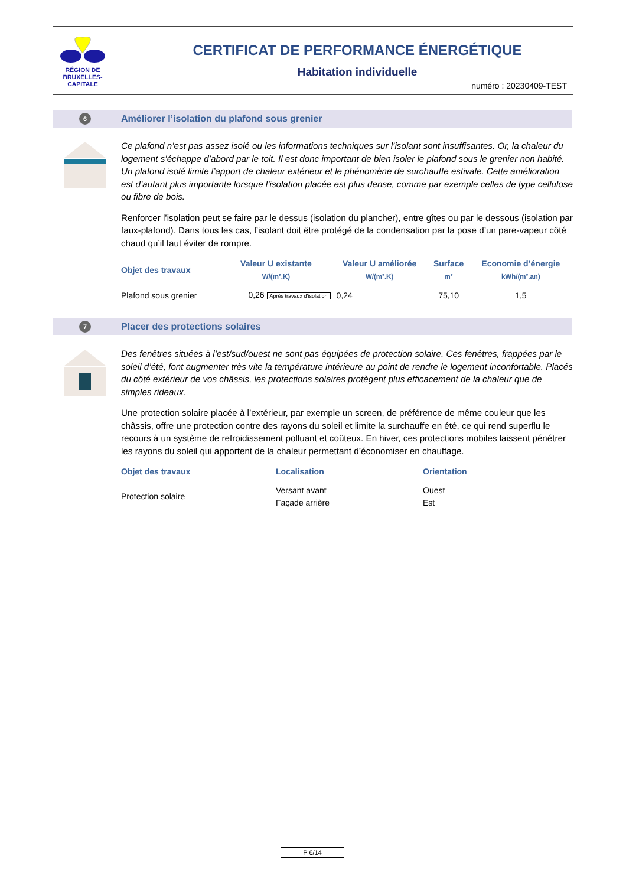RÉGION DE
BRUXELLES-
CAPITALE
CERTIFICAT DE PERFORMANCE ÉNERGÉTIQUE
Habitation individuelle
numéro : 20230409-TEST
6
Améliorer l’isolation du plafond sous grenier
Ce plafond n’est pas assez isolé ou les informations techniques sur l’isolant sont insuffisantes. Or, la chaleur du logement s’échappe d’abord par le toit. Il est donc important de bien isoler le plafond sous le grenier non habité. Un plafond isolé limite l’apport de chaleur extérieur et le phénomène de surchauffe estivale. Cette amélioration est d’autant plus importante lorsque l’isolation placée est plus dense, comme par exemple celles de type cellulose ou fibre de bois.
Renforcer l’isolation peut se faire par le dessus (isolation du plancher), entre gîtes ou par le dessous (isolation par faux-plafond). Dans tous les cas, l’isolant doit être protégé de la condensation par la pose d’un pare-vapeur côté chaud qu’il faut éviter de rompre.
| Objet des travaux | Valeur U existante W/(m².K) | Valeur U améliorée W/(m².K) | Surface m² | Economie d’énergie kWh/(m².an) |
| --- | --- | --- | --- | --- |
| Plafond sous grenier | 0,26 Après travaux d’isolation | 0,24 | 75,10 | 1,5 |
7
Placer des protections solaires
Des fenêtres situées à l’est/sud/ouest ne sont pas équipées de protection solaire. Ces fenêtres, frappées par le soleil d’été, font augmenter très vite la température intérieure au point de rendre le logement inconfortable. Placés du côté extérieur de vos châssis, les protections solaires protègent plus efficacement de la chaleur que de simples rideaux.
Une protection solaire placée à l’extérieur, par exemple un screen, de préférence de même couleur que les châssis, offre une protection contre des rayons du soleil et limite la surchauffe en été, ce qui rend superflu le recours à un système de refroidissement polluant et coûteux. En hiver, ces protections mobiles laissent pénétrer les rayons du soleil qui apportent de la chaleur permettant d’économiser en chauffage.
| Objet des travaux | Localisation | Orientation |
| --- | --- | --- |
| Protection solaire | Versant avant Façade arrière | Ouest Est |
P 6/14